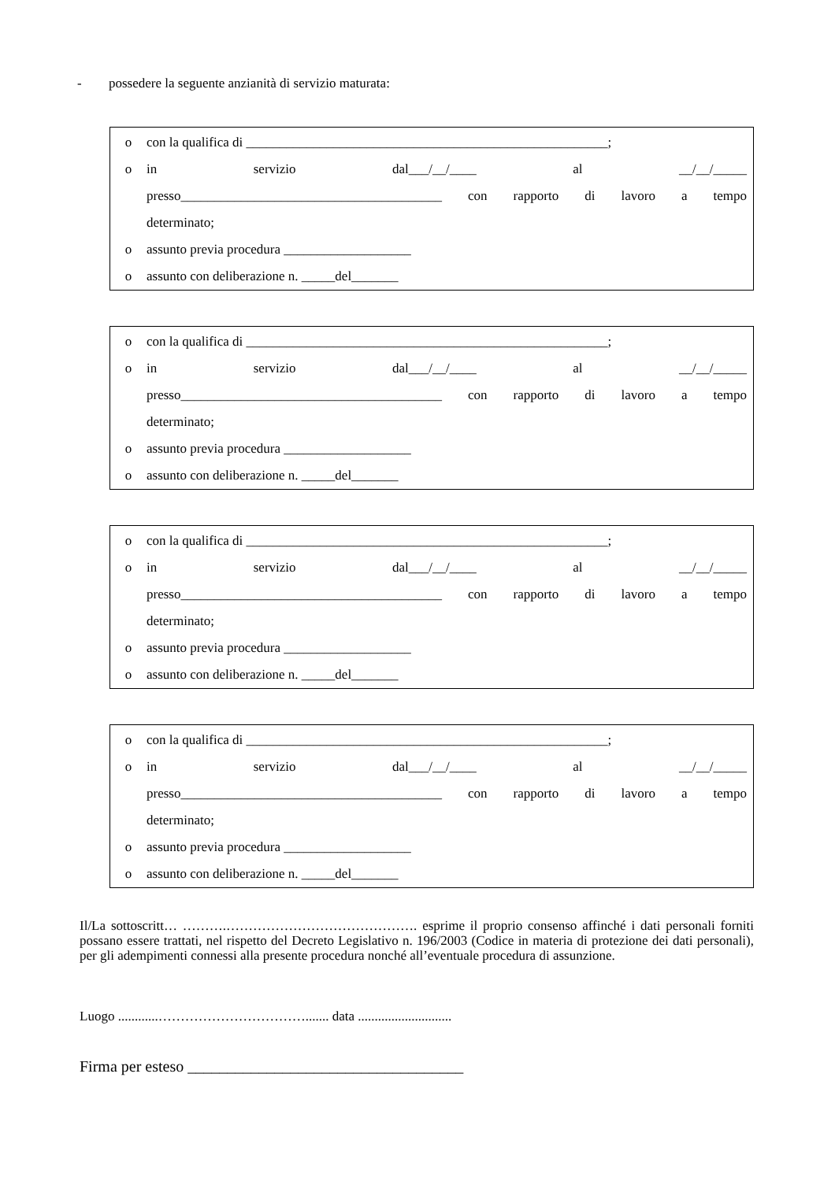- possedere la seguente anzianità di servizio maturata:
o con la qualifica di ______________________________________________________;
o in servizio dal___/__/____ al __/__/_____
presso_______________________________________ con rapporto di lavoro a tempo
determinato;
o assunto previa procedura ___________________
o assunto con deliberazione n. _____del_______
o con la qualifica di ______________________________________________________;
o in servizio dal___/__/____ al __/__/_____
presso_______________________________________ con rapporto di lavoro a tempo
determinato;
o assunto previa procedura ___________________
o assunto con deliberazione n. _____del_______
o con la qualifica di ______________________________________________________;
o in servizio dal___/__/____ al __/__/_____
presso_______________________________________ con rapporto di lavoro a tempo
determinato;
o assunto previa procedura ___________________
o assunto con deliberazione n. _____del_______
o con la qualifica di ______________________________________________________;
o in servizio dal___/__/____ al __/__/_____
presso_______________________________________ con rapporto di lavoro a tempo
determinato;
o assunto previa procedura ___________________
o assunto con deliberazione n. _____del_______
Il/La sottoscritt… ……….……………………………………. esprime il proprio consenso affinché i dati personali forniti possano essere trattati, nel rispetto del Decreto Legislativo n. 196/2003 (Codice in materia di protezione dei dati personali), per gli adempimenti connessi alla presente procedura nonché all’eventuale procedura di assunzione.
Luogo ............……………………………....... data ............................
Firma per esteso ___________________________________